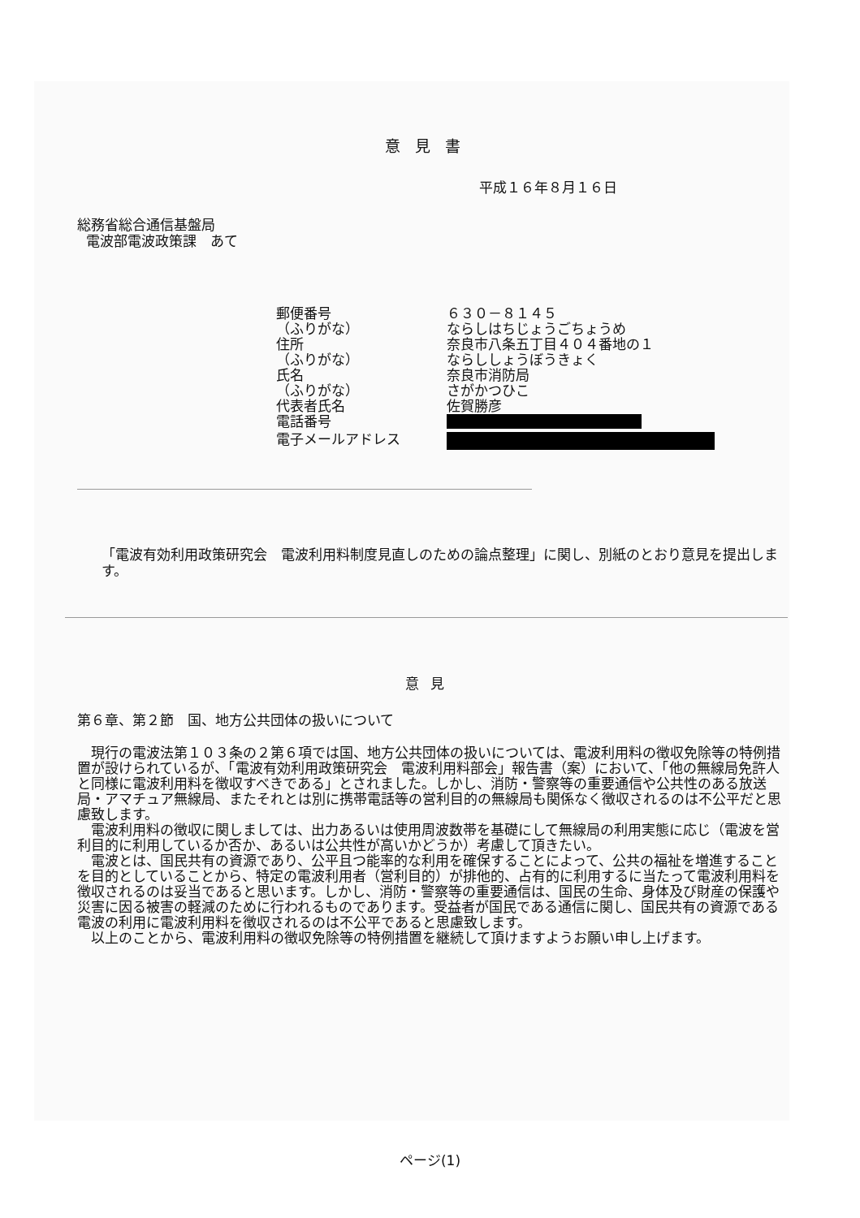意見書
平成１６年８月１６日
総務省総合通信基盤局
電波部電波政策課　あて
| 郵便番号 | ６３０－８１４５ |
| （ふりがな） | ならしはちじょうごちょうめ |
| 住所 | 奈良市八条五丁目４０４番地の１ |
| （ふりがな） | ならししょうぼうきょく |
| 氏名 | 奈良市消防局 |
| （ふりがな） | さがかつひこ |
| 代表者氏名 | 佐賀勝彦 |
| 電話番号 | |
| 電子メールアドレス | |
「電波有効利用政策研究会　電波利用料制度見直しのための論点整理」に関し、別紙のとおり意見を提出します。
意見
第６章、第２節　国、地方公共団体の扱いについて
現行の電波法第１０３条の２第６項では国、地方公共団体の扱いについては、電波利用料の徴収免除等の特例措置が設けられているが、「電波有効利用政策研究会　電波利用料部会」報告書（案）において、「他の無線局免許人と同様に電波利用料を徴収すべきである」とされました。しかし、消防・警察等の重要通信や公共性のある放送局・アマチュア無線局、またそれとは別に携帯電話等の営利目的の無線局も関係なく徴収されるのは不公平だと思慮致します。
電波利用料の徴収に関しましては、出力あるいは使用周波数帯を基礎にして無線局の利用実態に応じ（電波を営利目的に利用しているか否か、あるいは公共性が高いかどうか）考慮して頂きたい。
電波とは、国民共有の資源であり、公平且つ能率的な利用を確保することによって、公共の福祉を増進することを目的としていることから、特定の電波利用者（営利目的）が排他的、占有的に利用するに当たって電波利用料を徴収されるのは妥当であると思います。しかし、消防・警察等の重要通信は、国民の生命、身体及び財産の保護や災害に因る被害の軽減のために行われるものであります。受益者が国民である通信に関し、国民共有の資源である電波の利用に電波利用料を徴収されるのは不公平であると思慮致します。
以上のことから、電波利用料の徴収免除等の特例措置を継続して頂けますようお願い申し上げます。
ページ(1)